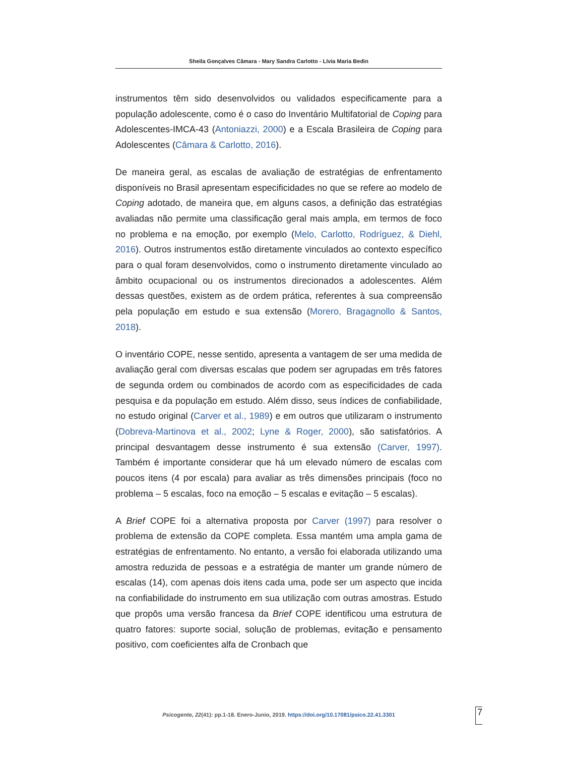Sheila Gonçalves Câmara - Mary Sandra Carlotto - Lívia Maria Bedin
instrumentos têm sido desenvolvidos ou validados especificamente para a população adolescente, como é o caso do Inventário Multifatorial de Coping para Adolescentes-IMCA-43 (Antoniazzi, 2000) e a Escala Brasileira de Coping para Adolescentes (Câmara & Carlotto, 2016).
De maneira geral, as escalas de avaliação de estratégias de enfrentamento disponíveis no Brasil apresentam especificidades no que se refere ao modelo de Coping adotado, de maneira que, em alguns casos, a definição das estratégias avaliadas não permite uma classificação geral mais ampla, em termos de foco no problema e na emoção, por exemplo (Melo, Carlotto, Rodríguez, & Diehl, 2016). Outros instrumentos estão diretamente vinculados ao contexto específico para o qual foram desenvolvidos, como o instrumento diretamente vinculado ao âmbito ocupacional ou os instrumentos direcionados a adolescentes. Além dessas questões, existem as de ordem prática, referentes à sua compreensão pela população em estudo e sua extensão (Morero, Bragagnollo & Santos, 2018).
O inventário COPE, nesse sentido, apresenta a vantagem de ser uma medida de avaliação geral com diversas escalas que podem ser agrupadas em três fatores de segunda ordem ou combinados de acordo com as especificidades de cada pesquisa e da população em estudo. Além disso, seus índices de confiabilidade, no estudo original (Carver et al., 1989) e em outros que utilizaram o instrumento (Dobreva-Martinova et al., 2002; Lyne & Roger, 2000), são satisfatórios. A principal desvantagem desse instrumento é sua extensão (Carver, 1997). Também é importante considerar que há um elevado número de escalas com poucos itens (4 por escala) para avaliar as três dimensões principais (foco no problema – 5 escalas, foco na emoção – 5 escalas e evitação – 5 escalas).
A Brief COPE foi a alternativa proposta por Carver (1997) para resolver o problema de extensão da COPE completa. Essa mantém uma ampla gama de estratégias de enfrentamento. No entanto, a versão foi elaborada utilizando uma amostra reduzida de pessoas e a estratégia de manter um grande número de escalas (14), com apenas dois itens cada uma, pode ser um aspecto que incida na confiabilidade do instrumento em sua utilização com outras amostras. Estudo que propôs uma versão francesa da Brief COPE identificou uma estrutura de quatro fatores: suporte social, solução de problemas, evitação e pensamento positivo, com coeficientes alfa de Cronbach que
Psicogente, 22(41): pp.1-18. Enero-Junio, 2019. https://doi.org/10.17081/psico.22.41.3301
7